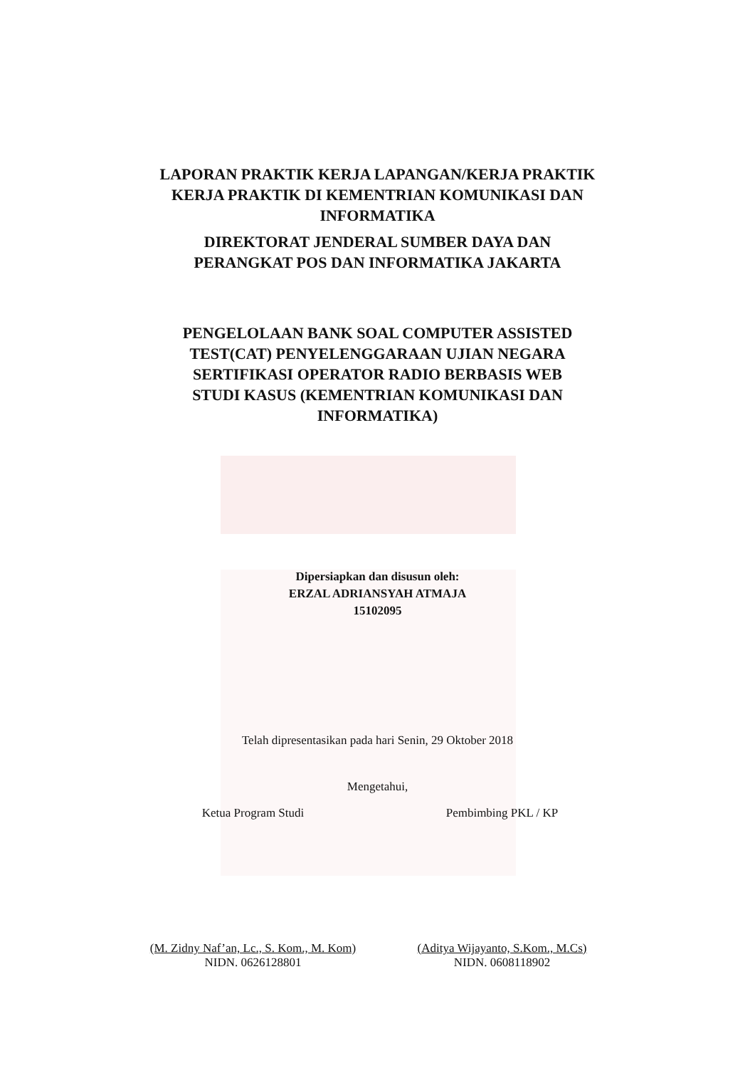LAPORAN PRAKTIK KERJA LAPANGAN/KERJA PRAKTIK
KERJA PRAKTIK DI KEMENTRIAN KOMUNIKASI DAN
INFORMATIKA
DIREKTORAT JENDERAL SUMBER DAYA DAN
PERANGKAT POS DAN INFORMATIKA JAKARTA
PENGELOLAAN BANK SOAL COMPUTER ASSISTED
TEST(CAT) PENYELENGGARAAN UJIAN NEGARA
SERTIFIKASI OPERATOR RADIO BERBASIS WEB
STUDI KASUS (KEMENTRIAN KOMUNIKASI DAN
INFORMATIKA)
Dipersiapkan dan disusun oleh:
ERZAL ADRIANSYAH ATMAJA
15102095
Telah dipresentasikan pada hari Senin, 29 Oktober 2018
Mengetahui,
Ketua Program Studi Pembimbing PKL / KP
(M. Zidny Naf’an, Lc., S. Kom., M. Kom)
NIDN. 0626128801
(Aditya Wijayanto, S.Kom., M.Cs)
NIDN. 0608118902